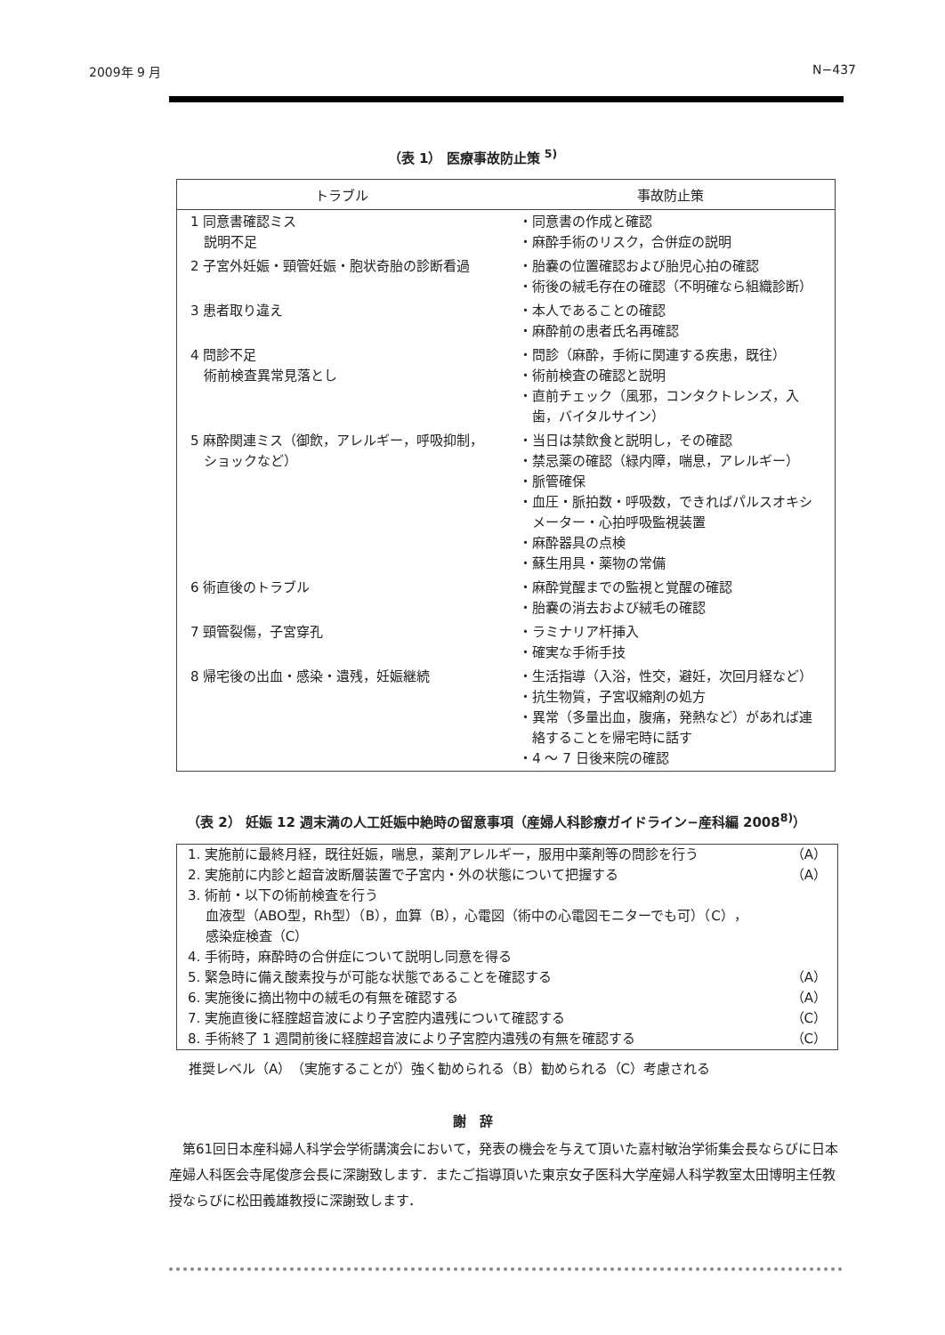2009年 9 月 N−437
（表 1） 医療事故防止策 <sup>5)</sup>
| トラブル | 事故防止策 |
| --- | --- |
| 1 同意書確認ミス 説明不足 | ・同意書の作成と確認 ・麻酔手術のリスク，合併症の説明 |
| 2 子宮外妊娠・頸管妊娠・胞状奇胎の診断看過 | ・胎嚢の位置確認および胎児心拍の確認 ・術後の絨毛存在の確認（不明確なら組織診断） |
| 3 患者取り違え | ・本人であることの確認 ・麻酔前の患者氏名再確認 |
| 4 問診不足 術前検査異常見落とし | ・問診（麻酔，手術に関連する疾患，既往） ・術前検査の確認と説明 ・直前チェック（風邪，コンタクトレンズ，入 歯，バイタルサイン） |
| 5 麻酔関連ミス（御飲，アレルギー，呼吸抑制， ショックなど） | ・当日は禁飲食と説明し，その確認 ・禁忌薬の確認（緑内障，喘息，アレルギー） ・脈管確保 ・血圧・脈拍数・呼吸数，できればパルスオキシ メーター・心拍呼吸監視装置 ・麻酔器具の点検 ・蘇生用具・薬物の常備 |
| 6 術直後のトラブル | ・麻酔覚醒までの監視と覚醒の確認 ・胎嚢の消去および絨毛の確認 |
| 7 頸管裂傷，子宮穿孔 | ・ラミナリア杆挿入 ・確実な手術手技 |
| 8 帰宅後の出血・感染・遺残，妊娠継続 | ・生活指導（入浴，性交，避妊，次回月経など） ・抗生物質，子宮収縮剤の処方 ・異常（多量出血，腹痛，発熱など）があれば連 絡することを帰宅時に話す ・4 〜 7 日後来院の確認 |
（表 2） 妊娠 12 週末満の人工妊娠中絶時の留意事項（産婦人科診療ガイドライン−産科編 2008<sup>8)</sup>）
| 1. 実施前に最終月経，既往妊娠，喘息，薬剤アレルギー，服用中薬剤等の問診を行う | （A） |
| 2. 実施前に内診と超音波断層装置で子宮内・外の状態について把握する | （A） |
| 3. 術前・以下の術前検査を行う 血液型（ABO型，Rh型）（B），血算（B），心電図（術中の心電図モニターでも可）（C）， 感染症検査（C） | |
| 4. 手術時，麻酔時の合併症について説明し同意を得る | |
| 5. 緊急時に備え酸素投与が可能な状態であることを確認する | （A） |
| 6. 実施後に摘出物中の絨毛の有無を確認する | （A） |
| 7. 実施直後に経腟超音波により子宮腔内遺残について確認する | （C） |
| 8. 手術終了 1 週間前後に経腟超音波により子宮腔内遺残の有無を確認する | （C） |
推奨レベル（A）（実施することが）強く勧められる（B）勧められる（C）考慮される
謝　辞
第61回日本産科婦人科学会学術講演会において，発表の機会を与えて頂いた嘉村敏治学術集会長ならびに日本産婦人科医会寺尾俊彦会長に深謝致します．またご指導頂いた東京女子医科大学産婦人科学教室太田博明主任教授ならびに松田義雄教授に深謝致します．